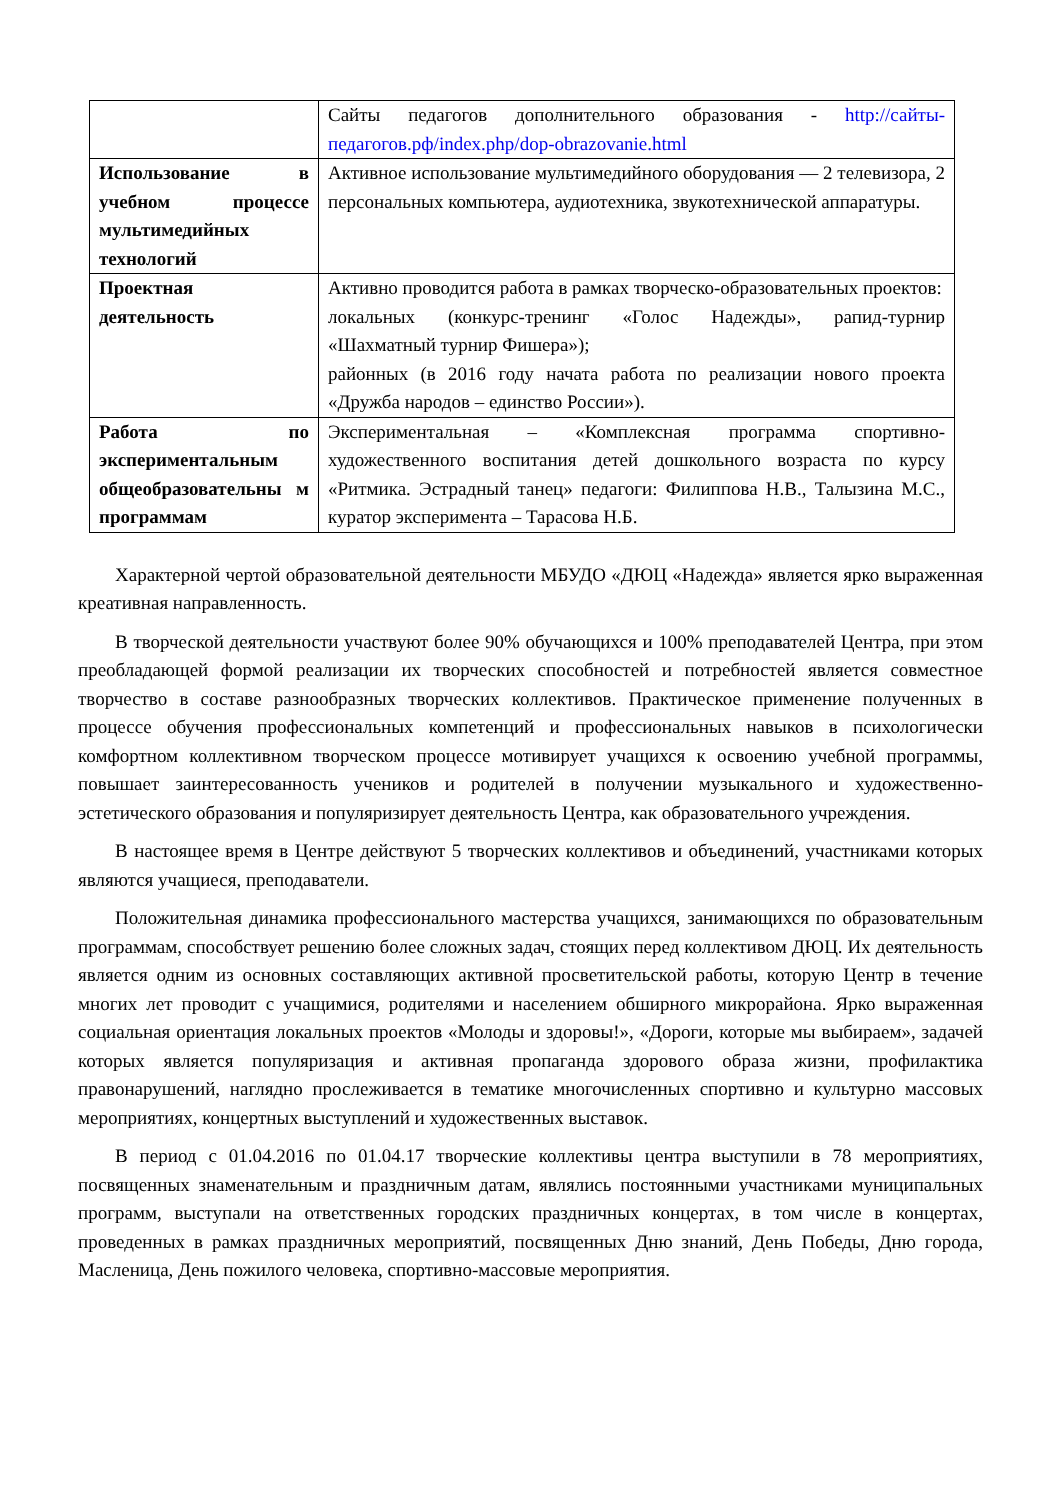| | Сайты педагогов дополнительного образования - http://сайты-педагогов.рф/index.php/dop-obrazovanie.html |
| Использование в учебном процессе мультимедийных технологий | Активное использование мультимедийного оборудования — 2 телевизора, 2 персональных компьютера, аудиотехника, звукотехнической аппаратуры. |
| Проектная деятельность | Активно проводится работа в рамках творческо-образовательных проектов: локальных (конкурс-тренинг «Голос Надежды», рапид-турнир «Шахматный турнир Фишера»); районных (в 2016 году начата работа по реализации нового проекта «Дружба народов – единство России»). |
| Работа по экспериментальным общеобразовательны м программам | Экспериментальная – «Комплексная программа спортивно-художественного воспитания детей дошкольного возраста по курсу «Ритмика. Эстрадный танец» педагоги: Филиппова Н.В., Талызина М.С., куратор эксперимента – Тарасова Н.Б. |
Характерной чертой образовательной деятельности МБУДО «ДЮЦ «Надежда» является ярко выраженная креативная направленность.
В творческой деятельности участвуют более 90% обучающихся и 100% преподавателей Центра, при этом преобладающей формой реализации их творческих способностей и потребностей является совместное творчество в составе разнообразных творческих коллективов. Практическое применение полученных в процессе обучения профессиональных компетенций и профессиональных навыков в психологически комфортном коллективном творческом процессе мотивирует учащихся к освоению учебной программы, повышает заинтересованность учеников и родителей в получении музыкального и художественно-эстетического образования и популяризирует деятельность Центра, как образовательного учреждения.
В настоящее время в Центре действуют 5 творческих коллективов и объединений, участниками которых являются учащиеся, преподаватели.
Положительная динамика профессионального мастерства учащихся, занимающихся по образовательным программам, способствует решению более сложных задач, стоящих перед коллективом ДЮЦ. Их деятельность является одним из основных составляющих активной просветительской работы, которую Центр в течение многих лет проводит с учащимися, родителями и населением обширного микрорайона. Ярко выраженная социальная ориентация локальных проектов «Молоды и здоровы!», «Дороги, которые мы выбираем», задачей которых является популяризация и активная пропаганда здорового образа жизни, профилактика правонарушений, наглядно прослеживается в тематике многочисленных спортивно и культурно массовых мероприятиях, концертных выступлений и художественных выставок.
В период с 01.04.2016 по 01.04.17 творческие коллективы центра выступили в 78 мероприятиях, посвященных знаменательным и праздничным датам, являлись постоянными участниками муниципальных программ, выступали на ответственных городских праздничных концертах, в том числе в концертах, проведенных в рамках праздничных мероприятий, посвященных Дню знаний, День Победы, Дню города, Масленица, День пожилого человека, спортивно-массовые мероприятия.